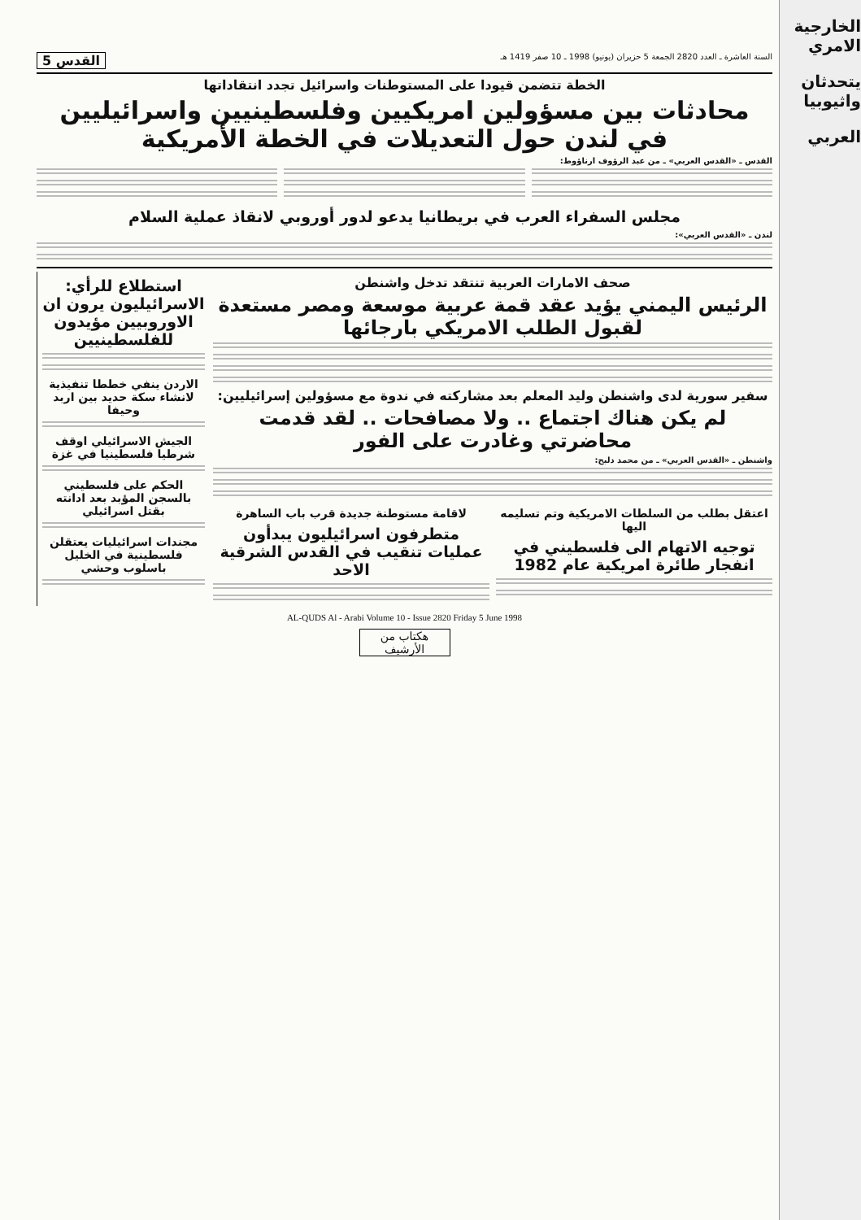السنة العاشرة ـ العدد 2820 الجمعة 5 حزيران (يونيو) 1998 ـ 10 صفر 1419 هـ القدس 5
الخطة تتضمن قيودا على المستوطنات واسرائيل تجدد انتقاداتها
محادثات بين مسؤولين امريكيين وفلسطينيين واسرائيليين في لندن حول التعديلات في الخطة الأمريكية
القدس ـ «القدس العربي» ـ من عبد الرؤوف ارناؤوط:
مجلس السفراء العرب في بريطانيا يدعو لدور أوروبي لانقاذ عملية السلام
لندن ـ «القدس العربي»:
صحف الامارات العربية تنتقد تدخل واشنطن
الرئيس اليمني يؤيد عقد قمة عربية موسعة ومصر مستعدة لقبول الطلب الامريكي بارجائها
سفير سورية لدى واشنطن وليد المعلم بعد مشاركته في ندوة مع مسؤولين إسرائيليين:
لم يكن هناك اجتماع .. ولا مصافحات .. لقد قدمت محاضرتي وغادرت على الفور
واشنطن ـ «القدس العربي» ـ من محمد دلبح:
اعتقل بطلب من السلطات الامريكية وتم تسليمه اليها
توجيه الاتهام الى فلسطيني في انفجار طائرة امريكية عام 1982
لاقامة مستوطنة جديدة قرب باب الساهرة
متطرفون اسرائيليون يبدأون عمليات تنقيب في القدس الشرقية الاحد
استطلاع للرأي: الاسرائيليون يرون ان الاوروبيين مؤيدون للفلسطينيين
الاردن ينفي خططا تنفيذية لانشاء سكة حديد بين اربد وحيفا
الجيش الاسرائيلي اوقف شرطيا فلسطينيا في غزة
الحكم على فلسطيني بالسجن المؤبد بعد ادانته بقتل اسرائيلي
مجندات اسرائيليات يعتقلن فلسطينية في الخليل باسلوب وحشي
AL-QUDS Al - Arabi Volume 10 - Issue 2820 Friday 5 June 1998
هكتاب من الأرشيف
الخارجية الامري
يتحدثان واثيوبيا
العربي